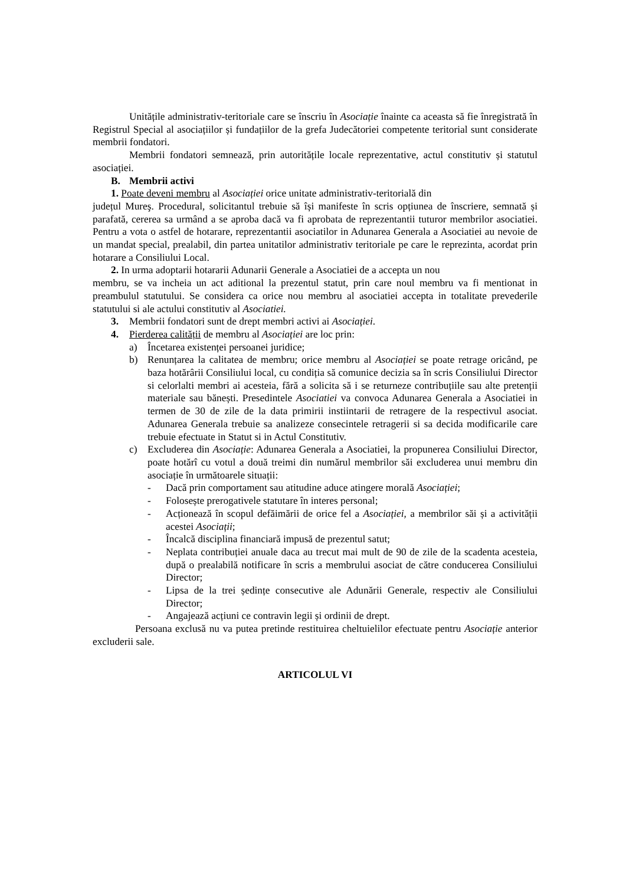Unitățile administrativ-teritoriale care se înscriu în Asociație înainte ca aceasta să fie înregistrată în Registrul Special al asociațiilor și fundațiilor de la grefa Judecătoriei competente teritorial sunt considerate membrii fondatori.
Membrii fondatori semnează, prin autoritățile locale reprezentative, actul constitutiv și statutul asociației.
B. Membrii activi
1. Poate deveni membru al Asociației orice unitate administrativ-teritorială din
județul Mureş. Procedural, solicitantul trebuie să își manifeste în scris opțiunea de înscriere, semnată și parafată, cererea sa urmând a se aproba dacă va fi aprobata de reprezentantii tuturor membrilor asociatiei. Pentru a vota o astfel de hotarare, reprezentantii asociatilor in Adunarea Generala a Asociatiei au nevoie de un mandat special, prealabil, din partea unitatilor administrativ teritoriale pe care le reprezinta, acordat prin hotarare a Consiliului Local.
2. In urma adoptarii hotararii Adunarii Generale a Asociatiei de a accepta un nou
membru, se va incheia un act aditional la prezentul statut, prin care noul membru va fi mentionat in preambulul statutului. Se considera ca orice nou membru al asociatiei accepta in totalitate prevederile statutului si ale actului constitutiv al Asociatiei.
3. Membrii fondatori sunt de drept membri activi ai Asociației.
4. Pierderea calității de membru al Asociației are loc prin:
a) Încetarea existenței persoanei juridice;
b) Renunțarea la calitatea de membru; orice membru al Asociației se poate retrage oricând, pe baza hotărârii Consiliului local, cu condiția să comunice decizia sa în scris Consiliului Director si celorlalti membri ai acesteia, fără a solicita să i se returneze contribuțiile sau alte pretenții materiale sau bănești. Presedintele Asociatiei va convoca Adunarea Generala a Asociatiei in termen de 30 de zile de la data primirii instiintarii de retragere de la respectivul asociat. Adunarea Generala trebuie sa analizeze consecintele retragerii si sa decida modificarile care trebuie efectuate in Statut si in Actul Constitutiv.
c) Excluderea din Asociație: Adunarea Generala a Asociatiei, la propunerea Consiliului Director, poate hotărî cu votul a două treimi din numărul membrilor săi excluderea unui membru din asociație în următoarele situații:
- Dacă prin comportament sau atitudine aduce atingere morală Asociației;
- Folosește prerogativele statutare în interes personal;
- Acționează în scopul defăimării de orice fel a Asociației, a membrilor săi și a activității acestei Asociații;
- Încalcă disciplina financiară impusă de prezentul satut;
- Neplata contribuției anuale daca au trecut mai mult de 90 de zile de la scadenta acesteia, după o prealabilă notificare în scris a membrului asociat de către conducerea Consiliului Director;
- Lipsa de la trei ședințe consecutive ale Adunării Generale, respectiv ale Consiliului Director;
- Angajează acțiuni ce contravin legii și ordinii de drept.
Persoana exclusă nu va putea pretinde restituirea cheltuielilor efectuate pentru Asociație anterior excluderii sale.
ARTICOLUL VI